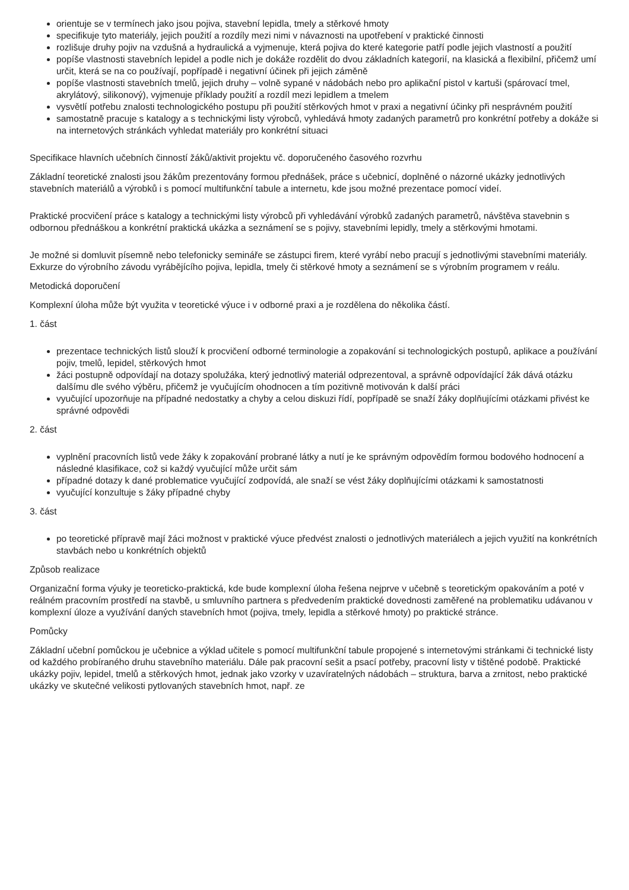orientuje se v termínech jako jsou pojiva, stavební lepidla, tmely a stěrkové hmoty
specifikuje tyto materiály, jejich použití a rozdíly mezi nimi v návaznosti na upotřebení v praktické činnosti
rozlišuje druhy pojiv na vzdušná a hydraulická a vyjmenuje, která pojiva do které kategorie patří podle jejich vlastností a použití
popíše vlastnosti stavebních lepidel a podle nich je dokáže rozdělit do dvou základních kategorií, na klasická a flexibilní, přičemž umí určit, která se na co používají, popřípadě i negativní účinek při jejich záměně
popíše vlastnosti stavebních tmelů, jejich druhy – volně sypané v nádobách nebo pro aplikační pistol v kartuši (spárovací tmel, akrylátový, silikonový), vyjmenuje příklady použití a rozdíl mezi lepidlem a tmelem
vysvětlí potřebu znalosti technologického postupu při použití stěrkových hmot v praxi a negativní účinky při nesprávném použití
samostatně pracuje s katalogy a s technickými listy výrobců, vyhledává hmoty zadaných parametrů pro konkrétní potřeby a dokáže si na internetových stránkách vyhledat materiály pro konkrétní situaci
Specifikace hlavních učebních činností žáků/aktivit projektu vč. doporučeného časového rozvrhu
Základní teoretické znalosti jsou žákům prezentovány formou přednášek, práce s učebnicí, doplněné o názorné ukázky jednotlivých stavebních materiálů a výrobků i s pomocí multifunkční tabule a internetu, kde jsou možné prezentace pomocí videí.
Praktické procvičení práce s katalogy a technickými listy výrobců při vyhledávání výrobků zadaných parametrů, návštěva stavebnin s odbornou přednáškou a konkrétní praktická ukázka a seznámení se s pojivy, stavebními lepidly, tmely a stěrkovými hmotami.
Je možné si domluvit písemně nebo telefonicky semináře se zástupci firem, které vyrábí nebo pracují s jednotlivými stavebními materiály. Exkurze do výrobního závodu vyrábějícího pojiva, lepidla, tmely či stěrkové hmoty a seznámení se s výrobním programem v reálu.
Metodická doporučení
Komplexní úloha může být využita v teoretické výuce i v odborné praxi a je rozdělena do několika částí.
1. část
prezentace technických listů slouží k procvičení odborné terminologie a zopakování si technologických postupů, aplikace a používání pojiv, tmelů, lepidel, stěrkových hmot
žáci postupně odpovídají na dotazy spolužáka, který jednotlivý materiál odprezentoval, a správně odpovídající žák dává otázku dalšímu dle svého výběru, přičemž je vyučujícím ohodnocen a tím pozitivně motivován k další práci
vyučující upozorňuje na případné nedostatky a chyby a celou diskuzi řídí, popřípadě se snaží žáky doplňujícími otázkami přivést ke správné odpovědi
2. část
vyplnění pracovních listů vede žáky k zopakování probrané látky a nutí je ke správným odpovědím formou bodového hodnocení a následné klasifikace, což si každý vyučující může určit sám
případné dotazy k dané problematice vyučující zodpovídá, ale snaží se vést žáky doplňujícími otázkami k samostatnosti
vyučující konzultuje s žáky případné chyby
3. část
po teoretické přípravě mají žáci možnost v praktické výuce předvést znalosti o jednotlivých materiálech a jejich využití na konkrétních stavbách nebo u konkrétních objektů
Způsob realizace
Organizační forma výuky je teoreticko-praktická, kde bude komplexní úloha řešena nejprve v učebně s teoretickým opakováním a poté v reálném pracovním prostředí na stavbě, u smluvního partnera s předvedením praktické dovednosti zaměřené na problematiku udávanou v komplexní úloze a využívání daných stavebních hmot (pojiva, tmely, lepidla a stěrkové hmoty) po praktické stránce.
Pomůcky
Základní učební pomůckou je učebnice a výklad učitele s pomocí multifunkční tabule propojené s internetovými stránkami či technické listy od každého probíraného druhu stavebního materiálu. Dále pak pracovní sešit a psací potřeby, pracovní listy v tištěné podobě. Praktické ukázky pojiv, lepidel, tmelů a stěrkových hmot, jednak jako vzorky v uzavíratelných nádobách – struktura, barva a zrnitost, nebo praktické ukázky ve skutečné velikosti pytlovaných stavebních hmot, např. ze